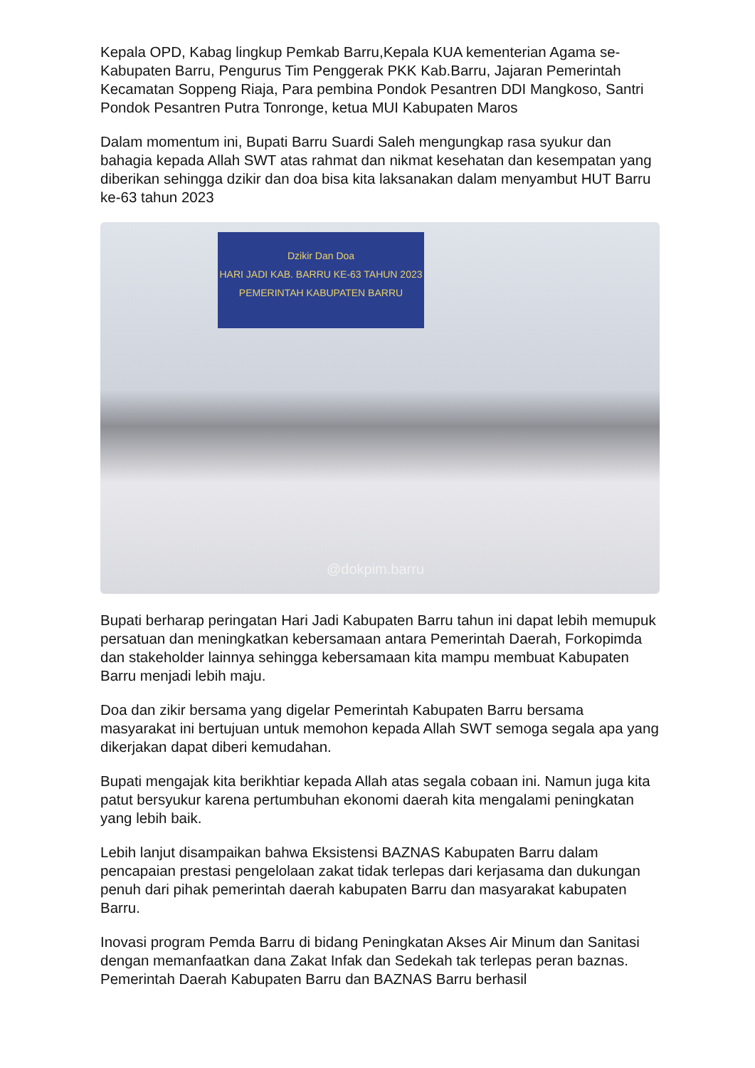Kepala OPD, Kabag lingkup Pemkab Barru,Kepala KUA kementerian Agama se-Kabupaten Barru, Pengurus Tim Penggerak PKK Kab.Barru, Jajaran Pemerintah Kecamatan Soppeng Riaja, Para pembina Pondok Pesantren DDI Mangkoso, Santri Pondok Pesantren Putra Tonronge, ketua MUI Kabupaten Maros
Dalam momentum ini, Bupati Barru Suardi Saleh mengungkap rasa syukur dan bahagia kepada Allah SWT atas rahmat dan nikmat kesehatan dan kesempatan yang diberikan sehingga dzikir dan doa bisa kita laksanakan dalam menyambut HUT Barru ke-63 tahun 2023
Dzikir Dan Doa
HARI JADI KAB. BARRU KE-63 TAHUN 2023
PEMERINTAH KABUPATEN BARRU
@dokpim.barru
Bupati berharap peringatan Hari Jadi Kabupaten Barru tahun ini dapat lebih memupuk persatuan dan meningkatkan kebersamaan antara Pemerintah Daerah, Forkopimda dan stakeholder lainnya sehingga kebersamaan kita mampu membuat Kabupaten Barru menjadi lebih maju.
Doa dan zikir bersama yang digelar Pemerintah Kabupaten Barru bersama masyarakat ini bertujuan untuk memohon kepada Allah SWT semoga segala apa yang dikerjakan dapat diberi kemudahan.
Bupati mengajak kita berikhtiar kepada Allah atas segala cobaan ini. Namun juga kita patut bersyukur karena pertumbuhan ekonomi daerah kita mengalami peningkatan yang lebih baik.
Lebih lanjut disampaikan bahwa Eksistensi BAZNAS Kabupaten Barru dalam pencapaian prestasi pengelolaan zakat tidak terlepas dari kerjasama dan dukungan penuh dari pihak pemerintah daerah kabupaten Barru dan masyarakat kabupaten Barru.
Inovasi program Pemda Barru di bidang Peningkatan Akses Air Minum dan Sanitasi dengan memanfaatkan dana Zakat Infak dan Sedekah tak terlepas peran baznas. Pemerintah Daerah Kabupaten Barru dan BAZNAS Barru berhasil